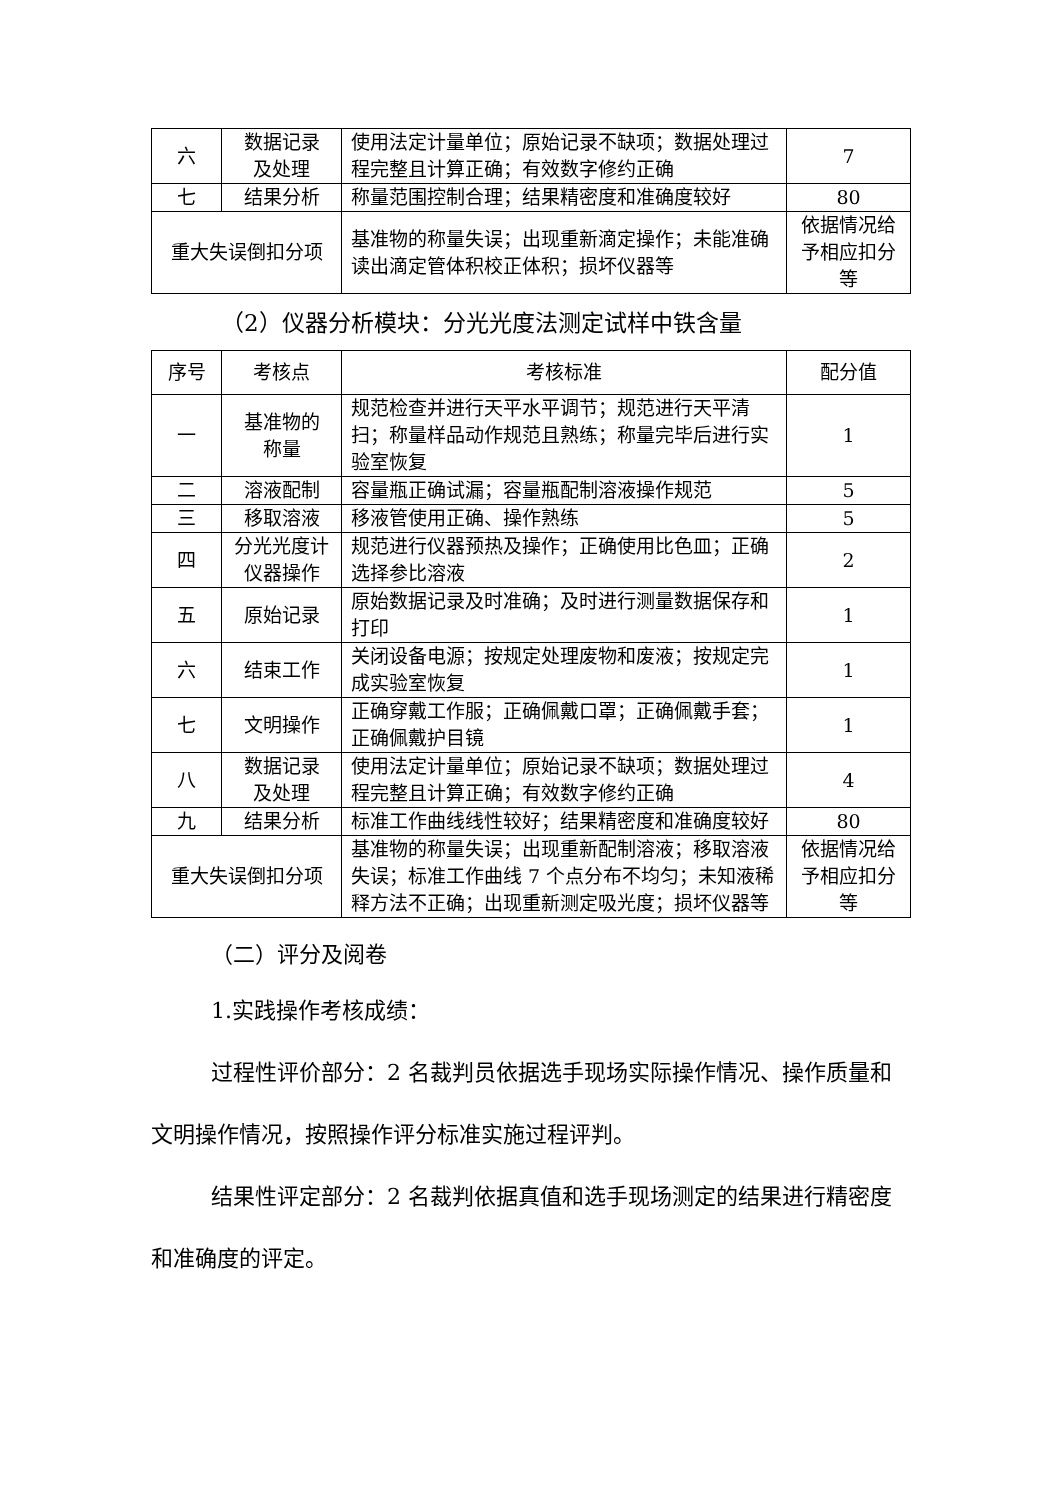| 六 | 数据记录 及处理 | 使用法定计量单位；原始记录不缺项；数据处理过程完整且计算正确；有效数字修约正确 | 7 |
| 七 | 结果分析 | 称量范围控制合理；结果精密度和准确度较好 | 80 |
| 重大失误倒扣分项 | | 基准物的称量失误；出现重新滴定操作；未能准确读出滴定管体积校正体积；损坏仪器等 | 依据情况给予相应扣分等 |
（2）仪器分析模块：分光光度法测定试样中铁含量
| 序号 | 考核点 | 考核标准 | 配分值 |
| --- | --- | --- | --- |
| 一 | 基准物的 称量 | 规范检查并进行天平水平调节；规范进行天平清扫；称量样品动作规范且熟练；称量完毕后进行实验室恢复 | 1 |
| 二 | 溶液配制 | 容量瓶正确试漏；容量瓶配制溶液操作规范 | 5 |
| 三 | 移取溶液 | 移液管使用正确、操作熟练 | 5 |
| 四 | 分光光度计仪器操作 | 规范进行仪器预热及操作；正确使用比色皿；正确选择参比溶液 | 2 |
| 五 | 原始记录 | 原始数据记录及时准确；及时进行测量数据保存和打印 | 1 |
| 六 | 结束工作 | 关闭设备电源；按规定处理废物和废液；按规定完成实验室恢复 | 1 |
| 七 | 文明操作 | 正确穿戴工作服；正确佩戴口罩；正确佩戴手套；正确佩戴护目镜 | 1 |
| 八 | 数据记录 及处理 | 使用法定计量单位；原始记录不缺项；数据处理过程完整且计算正确；有效数字修约正确 | 4 |
| 九 | 结果分析 | 标准工作曲线线性较好；结果精密度和准确度较好 | 80 |
| 重大失误倒扣分项 | | 基准物的称量失误；出现重新配制溶液；移取溶液失误；标准工作曲线 7 个点分布不均匀；未知液稀释方法不正确；出现重新测定吸光度；损坏仪器等 | 依据情况给予相应扣分等 |
（二）评分及阅卷
1.实践操作考核成绩：
过程性评价部分：2 名裁判员依据选手现场实际操作情况、操作质量和文明操作情况，按照操作评分标准实施过程评判。
结果性评定部分：2 名裁判依据真值和选手现场测定的结果进行精密度和准确度的评定。